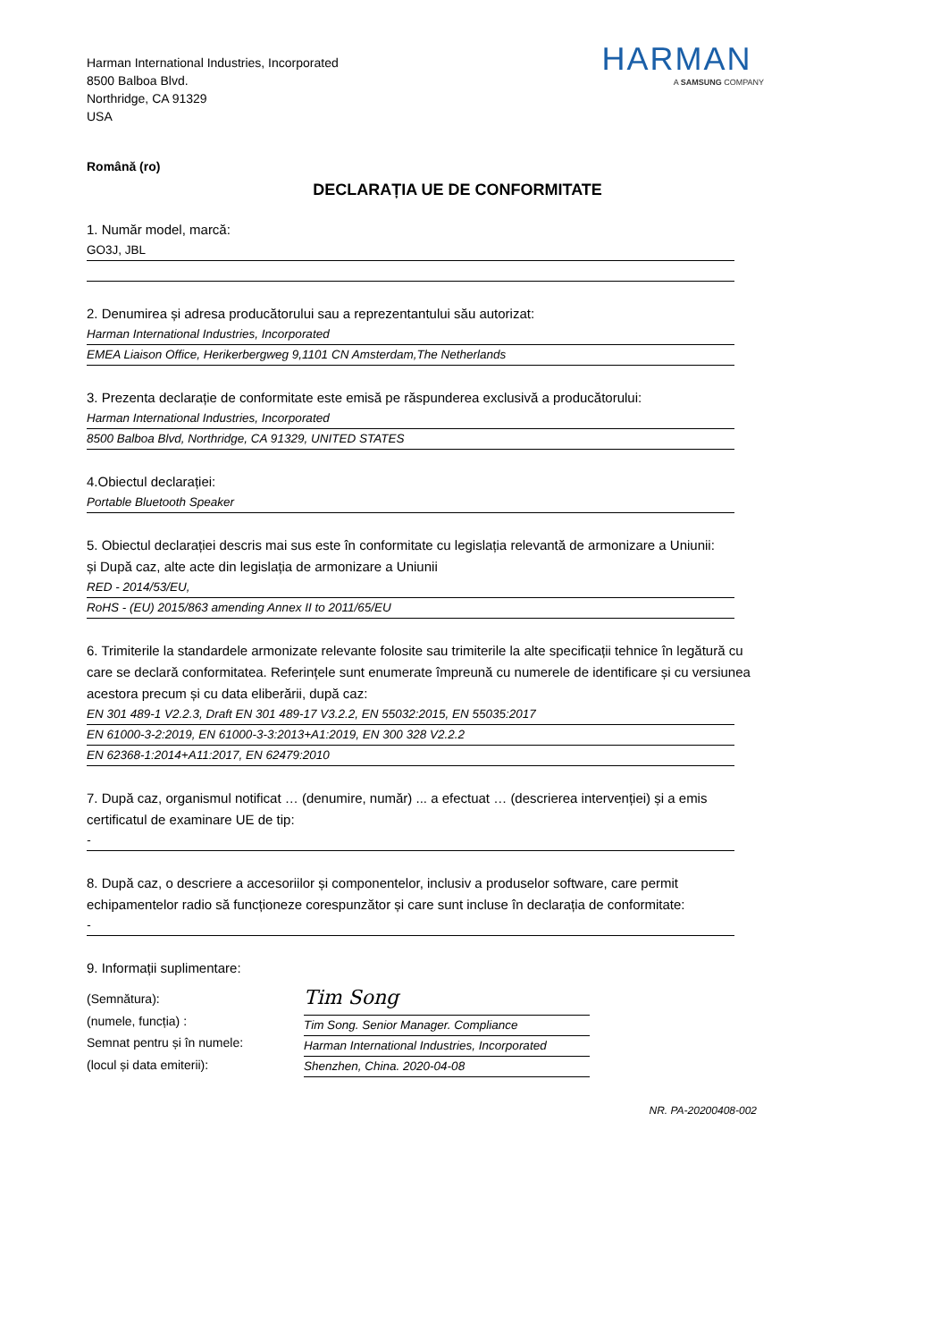Harman International Industries, Incorporated
8500 Balboa Blvd.
Northridge, CA 91329
USA
HARMAN
A SAMSUNG COMPANY
Română (ro)
DECLARAȚIA UE DE CONFORMITATE
1. Număr model, marcă:
GO3J, JBL
2. Denumirea și adresa producătorului sau a reprezentantului său autorizat:
Harman International Industries, Incorporated
EMEA Liaison Office, Herikerbergweg 9,1101 CN Amsterdam,The Netherlands
3. Prezenta declarație de conformitate este emisă pe răspunderea exclusivă a producătorului:
Harman International Industries, Incorporated
8500 Balboa Blvd, Northridge, CA 91329, UNITED STATES
4.Obiectul declarației:
Portable Bluetooth Speaker
5. Obiectul declarației descris mai sus este în conformitate cu legislația relevantă de armonizare a Uniunii:
și După caz, alte acte din legislația de armonizare a Uniunii
RED - 2014/53/EU,
RoHS - (EU) 2015/863 amending Annex II to 2011/65/EU
6. Trimiterile la standardele armonizate relevante folosite sau trimiterile la alte specificații tehnice în legătură cu care se declară conformitatea. Referințele sunt enumerate împreună cu numerele de identificare și cu versiunea acestora precum și cu data eliberării, după caz:
EN 301 489-1 V2.2.3, Draft EN 301 489-17 V3.2.2, EN 55032:2015, EN 55035:2017
EN 61000-3-2:2019, EN 61000-3-3:2013+A1:2019, EN 300 328 V2.2.2
EN 62368-1:2014+A11:2017, EN 62479:2010
7. După caz, organismul notificat … (denumire, număr) ... a efectuat … (descrierea intervenției) și a emis certificatul de examinare UE de tip:
-
8. După caz, o descriere a accesoriilor și componentelor, inclusiv a produselor software, care permit echipamentelor radio să funcționeze corespunzător și care sunt incluse în declarația de conformitate:
-
9. Informații suplimentare:
(Semnătura):
(numele, funcția) :
Semnat pentru și în numele:
(locul și data emiterii):
Tim Song
Tim Song. Senior Manager. Compliance
Harman International Industries, Incorporated
Shenzhen, China. 2020-04-08
NR. PA-20200408-002